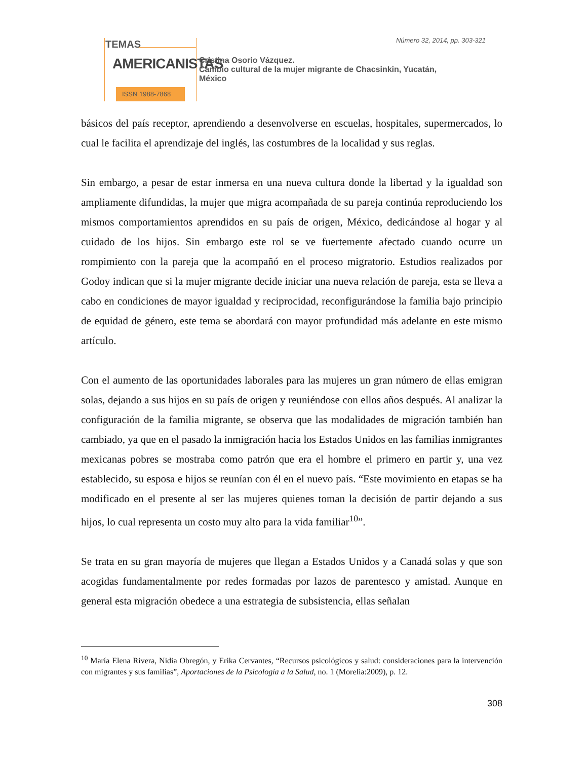TEMAS
AMERICANISTAS
ISSN 1988-7868
Número 32, 2014, pp. 303-321
Cristina Osorio Vázquez.
Cambio cultural de la mujer migrante de Chacsinkin, Yucatán,
México
básicos del país receptor, aprendiendo a desenvolverse en escuelas, hospitales, supermercados, lo cual le facilita el aprendizaje del inglés, las costumbres de la localidad y sus reglas.
Sin embargo, a pesar de estar inmersa en una nueva cultura donde la libertad y la igualdad son ampliamente difundidas, la mujer que migra acompañada de su pareja continúa reproduciendo los mismos comportamientos aprendidos en su país de origen, México, dedicándose al hogar y al cuidado de los hijos. Sin embargo este rol se ve fuertemente afectado cuando ocurre un rompimiento con la pareja que la acompañó en el proceso migratorio. Estudios realizados por Godoy indican que si la mujer migrante decide iniciar una nueva relación de pareja, esta se lleva a cabo en condiciones de mayor igualdad y reciprocidad, reconfigurándose la familia bajo principio de equidad de género, este tema se abordará con mayor profundidad más adelante en este mismo artículo.
Con el aumento de las oportunidades laborales para las mujeres un gran número de ellas emigran solas, dejando a sus hijos en su país de origen y reuniéndose con ellos años después. Al analizar la configuración de la familia migrante, se observa que las modalidades de migración también han cambiado, ya que en el pasado la inmigración hacia los Estados Unidos en las familias inmigrantes mexicanas pobres se mostraba como patrón que era el hombre el primero en partir y, una vez establecido, su esposa e hijos se reunían con él en el nuevo país. “Este movimiento en etapas se ha modificado en el presente al ser las mujeres quienes toman la decisión de partir dejando a sus hijos, lo cual representa un costo muy alto para la vida familiar<sup>10</sup>”.
Se trata en su gran mayoría de mujeres que llegan a Estados Unidos y a Canadá solas y que son acogidas fundamentalmente por redes formadas por lazos de parentesco y amistad. Aunque en general esta migración obedece a una estrategia de subsistencia, ellas señalan
<sup>10</sup> María Elena Rivera, Nidia Obregón, y Erika Cervantes, “Recursos psicológicos y salud: consideraciones para la intervención con migrantes y sus familias”, Aportaciones de la Psicología a la Salud, no. 1 (Morelia:2009), p. 12.
308